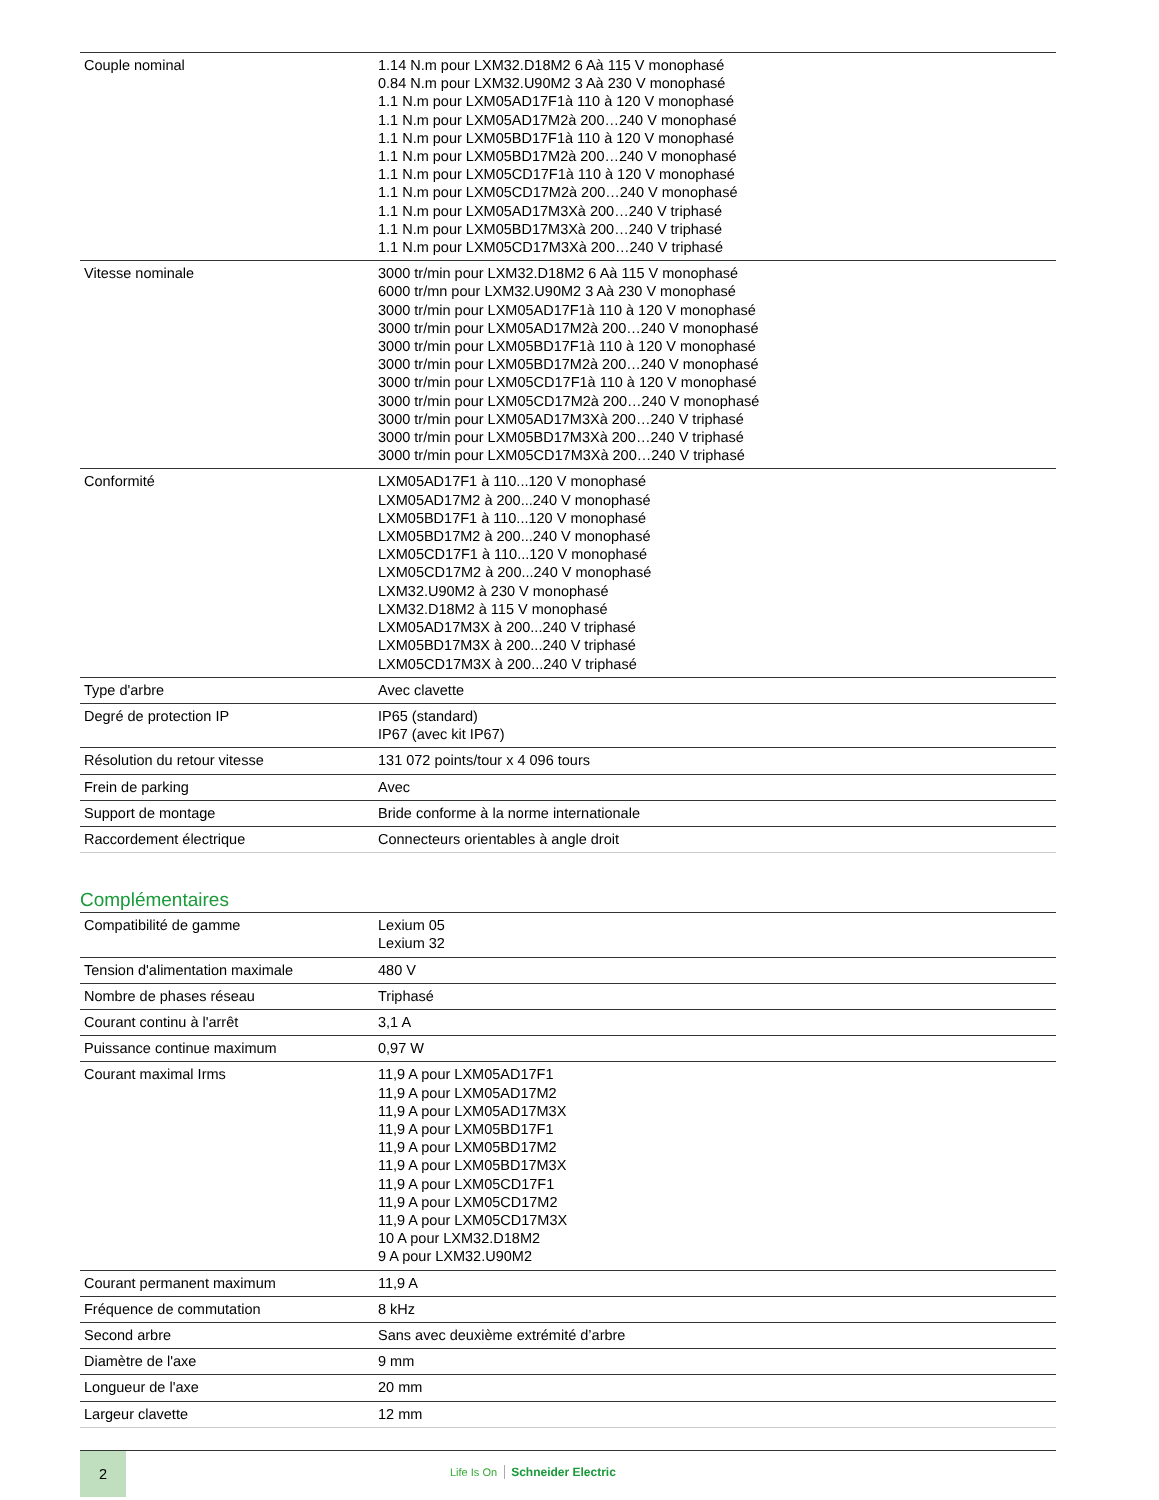| Couple nominal | 1.14 N.m pour LXM32.D18M2 6 Aà 115 V monophasé 0.84 N.m pour LXM32.U90M2 3 Aà 230 V monophasé 1.1 N.m pour LXM05AD17F1à 110 à 120 V monophasé 1.1 N.m pour LXM05AD17M2à 200…240 V monophasé 1.1 N.m pour LXM05BD17F1à 110 à 120 V monophasé 1.1 N.m pour LXM05BD17M2à 200…240 V monophasé 1.1 N.m pour LXM05CD17F1à 110 à 120 V monophasé 1.1 N.m pour LXM05CD17M2à 200…240 V monophasé 1.1 N.m pour LXM05AD17M3Xà 200…240 V triphasé 1.1 N.m pour LXM05BD17M3Xà 200…240 V triphasé 1.1 N.m pour LXM05CD17M3Xà 200…240 V triphasé |
| Vitesse nominale | 3000 tr/min pour LXM32.D18M2 6 Aà 115 V monophasé 6000 tr/mn pour LXM32.U90M2 3 Aà 230 V monophasé 3000 tr/min pour LXM05AD17F1à 110 à 120 V monophasé 3000 tr/min pour LXM05AD17M2à 200…240 V monophasé 3000 tr/min pour LXM05BD17F1à 110 à 120 V monophasé 3000 tr/min pour LXM05BD17M2à 200…240 V monophasé 3000 tr/min pour LXM05CD17F1à 110 à 120 V monophasé 3000 tr/min pour LXM05CD17M2à 200…240 V monophasé 3000 tr/min pour LXM05AD17M3Xà 200…240 V triphasé 3000 tr/min pour LXM05BD17M3Xà 200…240 V triphasé 3000 tr/min pour LXM05CD17M3Xà 200…240 V triphasé |
| Conformité | LXM05AD17F1 à 110...120 V monophasé LXM05AD17M2 à 200...240 V monophasé LXM05BD17F1 à 110...120 V monophasé LXM05BD17M2 à 200...240 V monophasé LXM05CD17F1 à 110...120 V monophasé LXM05CD17M2 à 200...240 V monophasé LXM32.U90M2 à 230 V monophasé LXM32.D18M2 à 115 V monophasé LXM05AD17M3X à 200...240 V triphasé LXM05BD17M3X à 200...240 V triphasé LXM05CD17M3X à 200...240 V triphasé |
| Type d'arbre | Avec clavette |
| Degré de protection IP | IP65 (standard) IP67 (avec kit IP67) |
| Résolution du retour vitesse | 131 072 points/tour x 4 096 tours |
| Frein de parking | Avec |
| Support de montage | Bride conforme à la norme internationale |
| Raccordement électrique | Connecteurs orientables à angle droit |
Complémentaires
| Compatibilité de gamme | Lexium 05 Lexium 32 |
| Tension d'alimentation maximale | 480 V |
| Nombre de phases réseau | Triphasé |
| Courant continu à l'arrêt | 3,1 A |
| Puissance continue maximum | 0,97 W |
| Courant maximal Irms | 11,9 A pour LXM05AD17F1 11,9 A pour LXM05AD17M2 11,9 A pour LXM05AD17M3X 11,9 A pour LXM05BD17F1 11,9 A pour LXM05BD17M2 11,9 A pour LXM05BD17M3X 11,9 A pour LXM05CD17F1 11,9 A pour LXM05CD17M2 11,9 A pour LXM05CD17M3X 10 A pour LXM32.D18M2 9 A pour LXM32.U90M2 |
| Courant permanent maximum | 11,9 A |
| Fréquence de commutation | 8 kHz |
| Second arbre | Sans avec deuxième extrémité d’arbre |
| Diamètre de l'axe | 9 mm |
| Longueur de l'axe | 20 mm |
| Largeur clavette | 12 mm |
2
Life Is On Schneider Electric